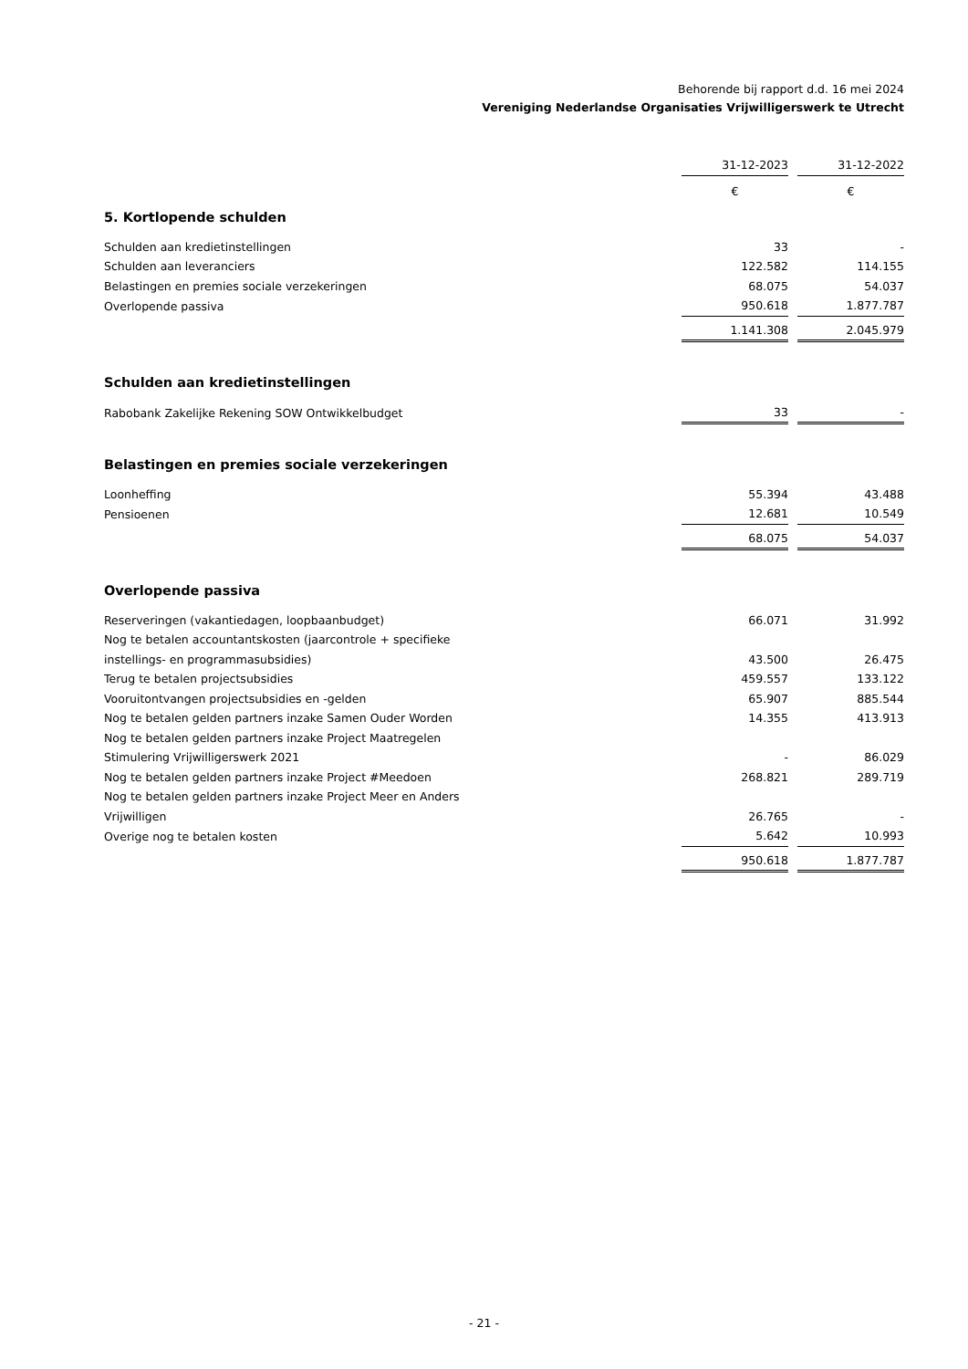Behorende bij rapport d.d. 16 mei 2024
Vereniging Nederlandse Organisaties Vrijwilligerswerk te Utrecht
| | 31-12-2023 | | 31-12-2022 |
| --- | --- | --- | --- |
| | € | | € |
| 5. Kortlopende schulden | | | |
| Schulden aan kredietinstellingen | 33 | | - |
| Schulden aan leveranciers | 122.582 | | 114.155 |
| Belastingen en premies sociale verzekeringen | 68.075 | | 54.037 |
| Overlopende passiva | 950.618 | | 1.877.787 |
| | 1.141.308 | | 2.045.979 |
| Schulden aan kredietinstellingen | | | |
| Rabobank Zakelijke Rekening SOW Ontwikkelbudget | 33 | | - |
| Belastingen en premies sociale verzekeringen | | | |
| Loonheffing | 55.394 | | 43.488 |
| Pensioenen | 12.681 | | 10.549 |
| | 68.075 | | 54.037 |
| Overlopende passiva | | | |
| Reserveringen (vakantiedagen, loopbaanbudget) | 66.071 | | 31.992 |
| Nog te betalen accountantskosten (jaarcontrole + specifieke instellings- en programmasubsidies) | 43.500 | | 26.475 |
| Terug te betalen projectsubsidies | 459.557 | | 133.122 |
| Vooruitontvangen projectsubsidies en -gelden | 65.907 | | 885.544 |
| Nog te betalen gelden partners inzake Samen Ouder Worden | 14.355 | | 413.913 |
| Nog te betalen gelden partners inzake Project Maatregelen Stimulering Vrijwilligerswerk 2021 | - | | 86.029 |
| Nog te betalen gelden partners inzake Project #Meedoen | 268.821 | | 289.719 |
| Nog te betalen gelden partners inzake Project Meer en Anders Vrijwilligen | 26.765 | | - |
| Overige nog te betalen kosten | 5.642 | | 10.993 |
| | 950.618 | | 1.877.787 |
- 21 -